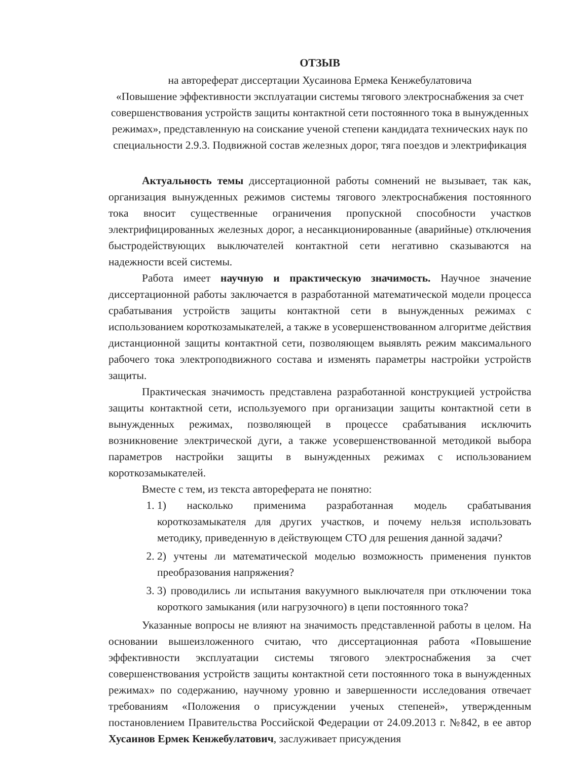ОТЗЫВ
на автореферат диссертации Хусаинова Ермека Кенжебулатовича
«Повышение эффективности эксплуатации системы тягового электроснабжения за счет совершенствования устройств защиты контактной сети постоянного тока в вынужденных режимах», представленную на соискание ученой степени кандидата технических наук по специальности 2.9.3. Подвижной состав железных дорог, тяга поездов и электрификация
Актуальность темы диссертационной работы сомнений не вызывает, так как, организация вынужденных режимов системы тягового электроснабжения постоянного тока вносит существенные ограничения пропускной способности участков электрифицированных железных дорог, а несанкционированные (аварийные) отключения быстродействующих выключателей контактной сети негативно сказываются на надежности всей системы.
Работа имеет научную и практическую значимость. Научное значение диссертационной работы заключается в разработанной математической модели процесса срабатывания устройств защиты контактной сети в вынужденных режимах с использованием короткозамыкателей, а также в усовершенствованном алгоритме действия дистанционной защиты контактной сети, позволяющем выявлять режим максимального рабочего тока электроподвижного состава и изменять параметры настройки устройств защиты.
Практическая значимость представлена разработанной конструкцией устройства защиты контактной сети, используемого при организации защиты контактной сети в вынужденных режимах, позволяющей в процессе срабатывания исключить возникновение электрической дуги, а также усовершенствованной методикой выбора параметров настройки защиты в вынужденных режимах с использованием короткозамыкателей.
Вместе с тем, из текста автореферата не понятно:
1. 1) насколько применима разработанная модель срабатывания короткозамыкателя для других участков, и почему нельзя использовать методику, приведенную в действующем СТО для решения данной задачи?
2. 2) учтены ли математической моделью возможность применения пунктов преобразования напряжения?
3. 3) проводились ли испытания вакуумного выключателя при отключении тока короткого замыкания (или нагрузочного) в цепи постоянного тока?
Указанные вопросы не влияют на значимость представленной работы в целом. На основании вышеизложенного считаю, что диссертационная работа «Повышение эффективности эксплуатации системы тягового электроснабжения за счет совершенствования устройств защиты контактной сети постоянного тока в вынужденных режимах» по содержанию, научному уровню и завершенности исследования отвечает требованиям «Положения о присуждении ученых степеней», утвержденным постановлением Правительства Российской Федерации от 24.09.2013 г. №842, в ее автор Хусаинов Ермек Кенжебулатович, заслуживает присуждения